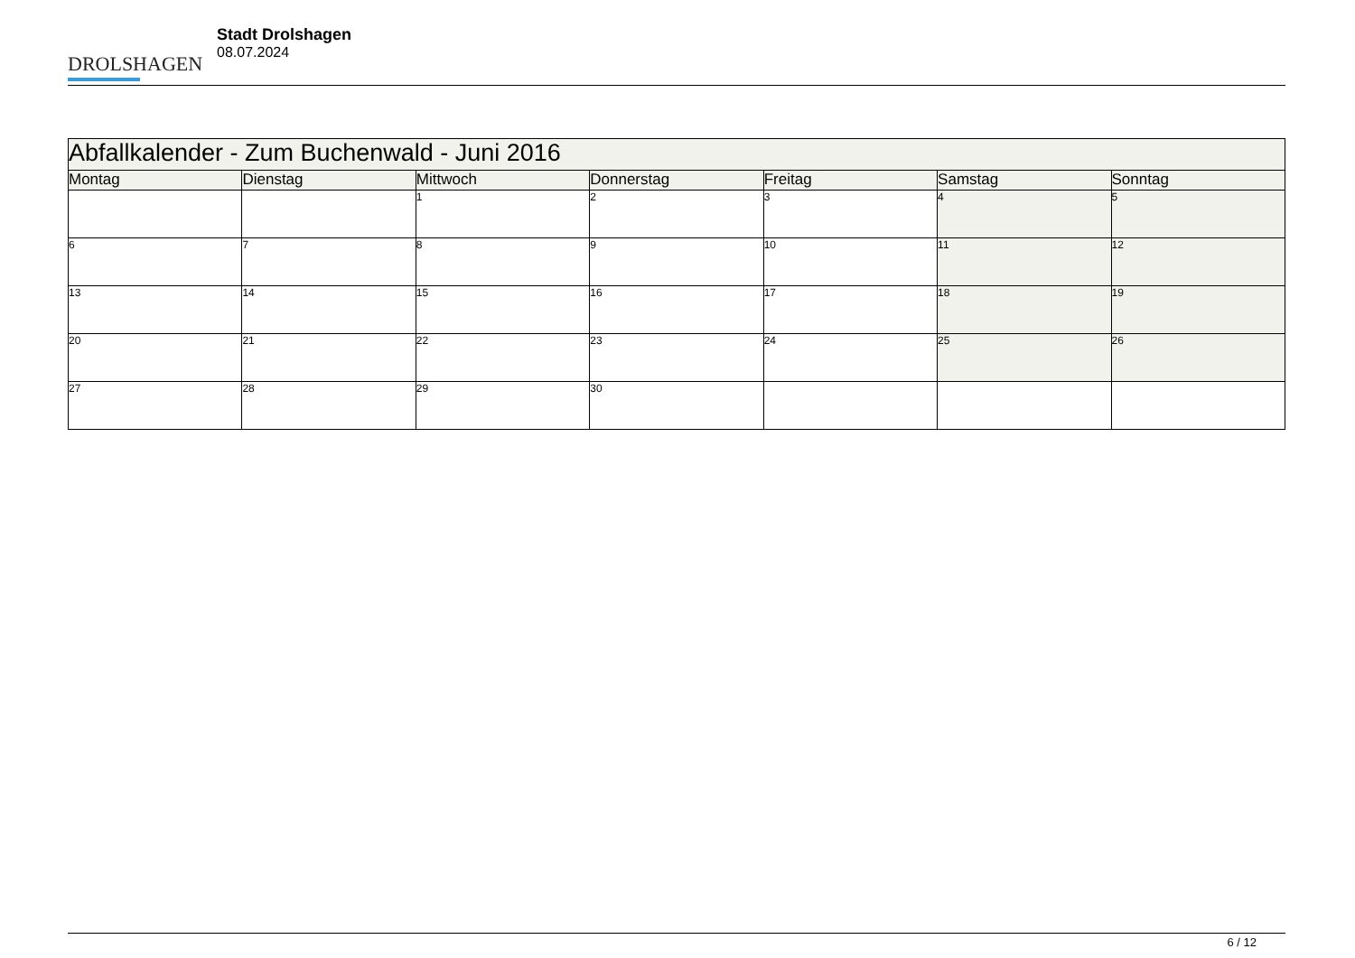DROLSHAGEN
Stadt Drolshagen
08.07.2024
| Abfallkalender - Zum Buchenwald - Juni 2016 | | | | | | |
| --- | --- | --- | --- | --- | --- | --- |
| Montag | Dienstag | Mittwoch | Donnerstag | Freitag | Samstag | Sonntag |
| | | 1 | 2 | 3 | 4 | 5 |
| 6 | 7 | 8 | 9 | 10 | 11 | 12 |
| 13 | 14 | 15 | 16 | 17 | 18 | 19 |
| 20 | 21 | 22 | 23 | 24 | 25 | 26 |
| 27 | 28 | 29 | 30 | | | |
6 / 12